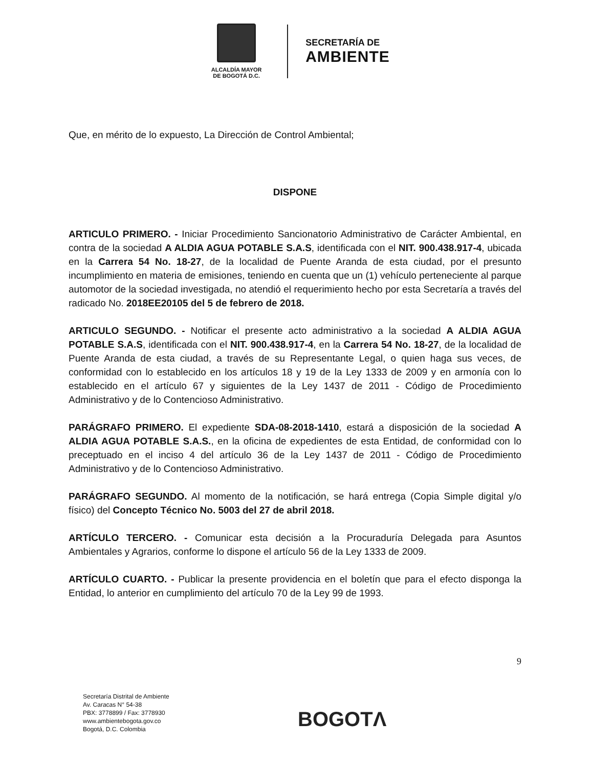ALCALDÍA MAYOR
DE BOGOTÁ D.C.
SECRETARÍA DE
AMBIENTE
Que, en mérito de lo expuesto, La Dirección de Control Ambiental;
DISPONE
ARTICULO PRIMERO. - Iniciar Procedimiento Sancionatorio Administrativo de Carácter Ambiental, en contra de la sociedad A ALDIA AGUA POTABLE S.A.S, identificada con el NIT. 900.438.917-4, ubicada en la Carrera 54 No. 18-27, de la localidad de Puente Aranda de esta ciudad, por el presunto incumplimiento en materia de emisiones, teniendo en cuenta que un (1) vehículo perteneciente al parque automotor de la sociedad investigada, no atendió el requerimiento hecho por esta Secretaría a través del radicado No. 2018EE20105 del 5 de febrero de 2018.
ARTICULO SEGUNDO. - Notificar el presente acto administrativo a la sociedad A ALDIA AGUA POTABLE S.A.S, identificada con el NIT. 900.438.917-4, en la Carrera 54 No. 18-27, de la localidad de Puente Aranda de esta ciudad, a través de su Representante Legal, o quien haga sus veces, de conformidad con lo establecido en los artículos 18 y 19 de la Ley 1333 de 2009 y en armonía con lo establecido en el artículo 67 y siguientes de la Ley 1437 de 2011 - Código de Procedimiento Administrativo y de lo Contencioso Administrativo.
PARÁGRAFO PRIMERO. El expediente SDA-08-2018-1410, estará a disposición de la sociedad A ALDIA AGUA POTABLE S.A.S., en la oficina de expedientes de esta Entidad, de conformidad con lo preceptuado en el inciso 4 del artículo 36 de la Ley 1437 de 2011 - Código de Procedimiento Administrativo y de lo Contencioso Administrativo.
PARÁGRAFO SEGUNDO. Al momento de la notificación, se hará entrega (Copia Simple digital y/o físico) del Concepto Técnico No. 5003 del 27 de abril 2018.
ARTÍCULO TERCERO. - Comunicar esta decisión a la Procuraduría Delegada para Asuntos Ambientales y Agrarios, conforme lo dispone el artículo 56 de la Ley 1333 de 2009.
ARTÍCULO CUARTO. - Publicar la presente providencia en el boletín que para el efecto disponga la Entidad, lo anterior en cumplimiento del artículo 70 de la Ley 99 de 1993.
9
Secretaría Distrital de Ambiente
Av. Caracas N° 54-38
PBX: 3778899 / Fax: 3778930
www.ambientebogota.gov.co
Bogotá, D.C. Colombia
BOGOTΛ